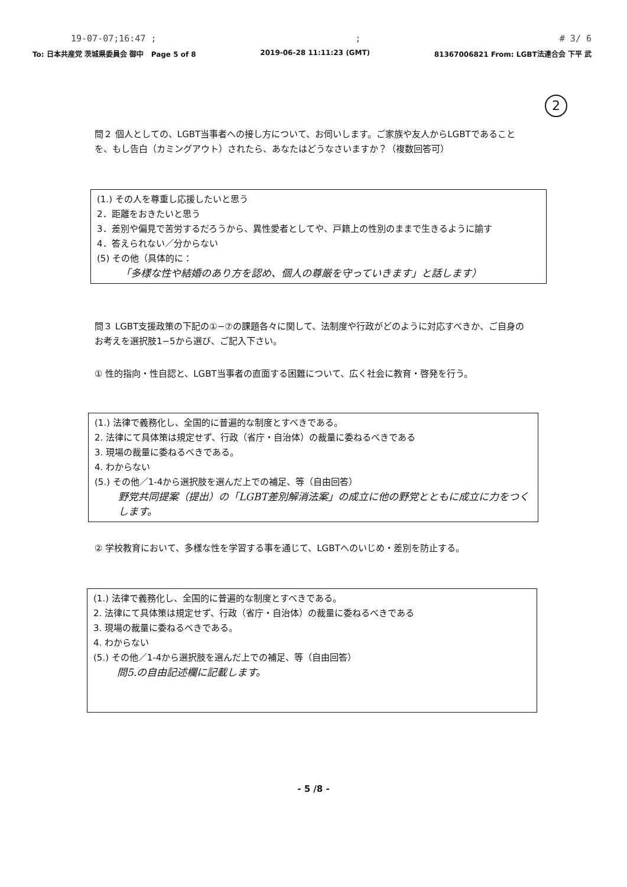19-07-07;16:47 ;; # 3/ 6
To: 日本共産党 茨城県委員会 御中 Page 5 of 8 2019-06-28 11:11:23 (GMT) 81367006821 From: LGBT法連合会 下平 武
2
問２ 個人としての、LGBT当事者への接し方について、お伺いします。ご家族や友人からLGBTであることを、もし告白（カミングアウト）されたら、あなたはどうなさいますか？（複数回答可）
(1.) その人を尊重し応援したいと思う
2．距離をおきたいと思う
3．差別や偏見で苦労するだろうから、異性愛者としてや、戸籍上の性別のままで生きるように諭す
4．答えられない／分からない
(5) その他（具体的に：
「多様な性や結婚のあり方を認め、個人の尊厳を守っていきます」と話します）
問３ LGBT支援政策の下記の①−⑦の課題各々に関して、法制度や行政がどのように対応すべきか、ご自身のお考えを選択肢1−5から選び、ご記入下さい。
① 性的指向・性自認と、LGBT当事者の直面する困難について、広く社会に教育・啓発を行う。
(1.) 法律で義務化し、全国的に普遍的な制度とすべきである。
2. 法律にて具体策は規定せず、行政（省庁・自治体）の裁量に委ねるべきである
3. 現場の裁量に委ねるべきである。
4. わからない
(5.) その他／1-4から選択肢を選んだ上での補足、等（自由回答）
野党共同提案（提出）の「LGBT差別解消法案」の成立に他の野党とともに成立に力をつくします。
② 学校教育において、多様な性を学習する事を通じて、LGBTへのいじめ・差別を防止する。
(1.) 法律で義務化し、全国的に普遍的な制度とすべきである。
2. 法律にて具体策は規定せず、行政（省庁・自治体）の裁量に委ねるべきである
3. 現場の裁量に委ねるべきである。
4. わからない
(5.) その他／1-4から選択肢を選んだ上での補足、等（自由回答）
問5.の自由記述欄に記載します。
- 5 /8 -